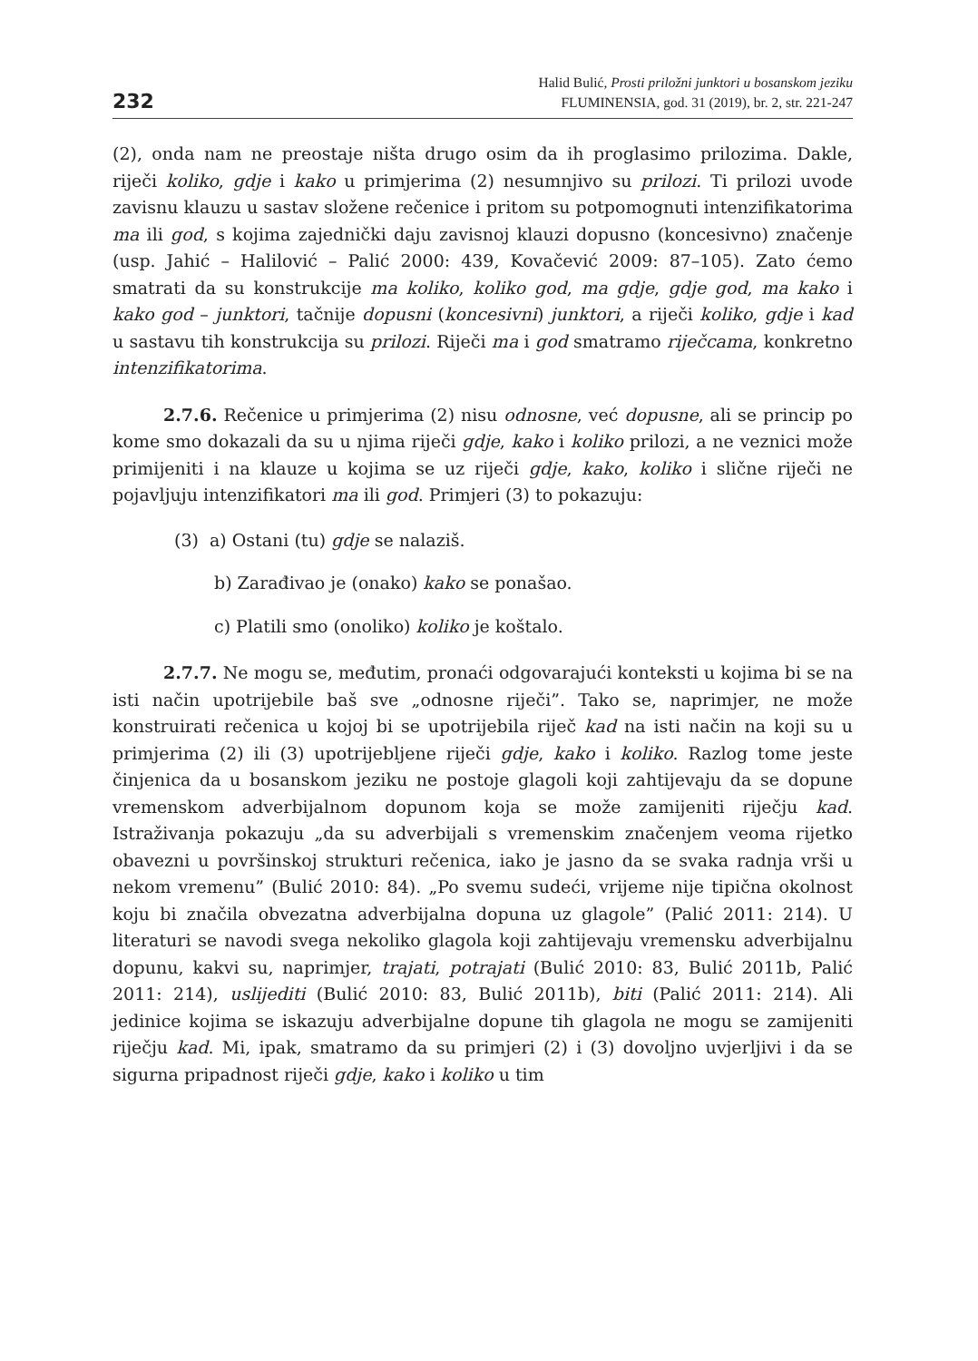232
Halid Bulić, Prosti priložni junktori u bosanskom jeziku
FLUMINENSIA, god. 31 (2019), br. 2, str. 221-247
(2), onda nam ne preostaje ništa drugo osim da ih proglasimo prilozima. Dakle, riječi koliko, gdje i kako u primjerima (2) nesumnjivo su prilozi. Ti prilozi uvode zavisnu klauzu u sastav složene rečenice i pritom su potpomognuti intenzifikatorima ma ili god, s kojima zajednički daju zavisnoj klauzi dopusno (koncesivno) značenje (usp. Jahić – Halilović – Palić 2000: 439, Kovačević 2009: 87–105). Zato ćemo smatrati da su konstrukcije ma koliko, koliko god, ma gdje, gdje god, ma kako i kako god – junktori, tačnije dopusni (koncesivni) junktori, a riječi koliko, gdje i kad u sastavu tih konstrukcija su prilozi. Riječi ma i god smatramo riječcama, konkretno intenzifikatorima.
2.7.6. Rečenice u primjerima (2) nisu odnosne, već dopusne, ali se princip po kome smo dokazali da su u njima riječi gdje, kako i koliko prilozi, a ne veznici može primijeniti i na klauze u kojima se uz riječi gdje, kako, koliko i slične riječi ne pojavljuju intenzifikatori ma ili god. Primjeri (3) to pokazuju:
(3) a) Ostani (tu) gdje se nalaziš.
b) Zarađivao je (onako) kako se ponašao.
c) Platili smo (onoliko) koliko je koštalo.
2.7.7. Ne mogu se, međutim, pronaći odgovarajući konteksti u kojima bi se na isti način upotrijebile baš sve „odnosne riječi”. Tako se, naprimjer, ne može konstruirati rečenica u kojoj bi se upotrijebila riječ kad na isti način na koji su u primjerima (2) ili (3) upotrijebljene riječi gdje, kako i koliko. Razlog tome jeste činjenica da u bosanskom jeziku ne postoje glagoli koji zahtijevaju da se dopune vremenskom adverbijalnom dopunom koja se može zamijeniti riječju kad. Istraživanja pokazuju „da su adverbijali s vremenskim značenjem veoma rijetko obavezni u površinskoj strukturi rečenica, iako je jasno da se svaka radnja vrši u nekom vremenu” (Bulić 2010: 84). „Po svemu sudeći, vrijeme nije tipična okolnost koju bi značila obvezatna adverbijalna dopuna uz glagole” (Palić 2011: 214). U literaturi se navodi svega nekoliko glagola koji zahtijevaju vremensku adverbijalnu dopunu, kakvi su, naprimjer, trajati, potrajati (Bulić 2010: 83, Bulić 2011b, Palić 2011: 214), uslijediti (Bulić 2010: 83, Bulić 2011b), biti (Palić 2011: 214). Ali jedinice kojima se iskazuju adverbijalne dopune tih glagola ne mogu se zamijeniti riječju kad. Mi, ipak, smatramo da su primjeri (2) i (3) dovoljno uvjerljivi i da se sigurna pripadnost riječi gdje, kako i koliko u tim